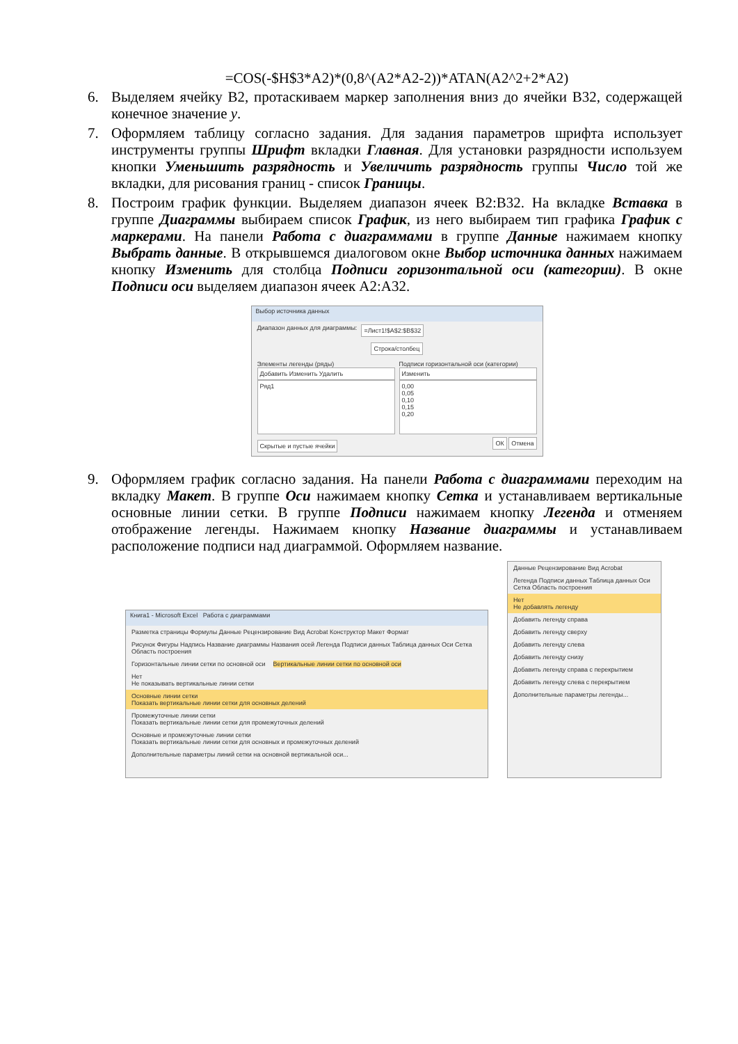=COS(-$H$3*A2)*(0,8^(A2*A2-2))*ATAN(A2^2+2*A2)
6. Выделяем ячейку B2, протаскиваем маркер заполнения вниз до ячейки B32, содержащей конечное значение y.
7. Оформляем таблицу согласно задания. Для задания параметров шрифта использует инструменты группы Шрифт вкладки Главная. Для установки разрядности используем кнопки Уменьшить разрядность и Увеличить разрядность группы Число той же вкладки, для рисования границ - список Границы.
8. Построим график функции. Выделяем диапазон ячеек B2:B32. На вкладке Вставка в группе Диаграммы выбираем список График, из него выбираем тип графика График с маркерами. На панели Работа с диаграммами в группе Данные нажимаем кнопку Выбрать данные. В открывшемся диалоговом окне Выбор источника данных нажимаем кнопку Изменить для столбца Подписи горизонтальной оси (категории). В окне Подписи оси выделяем диапазон ячеек A2:A32.
Выбор источника данных
Диапазон данных для диаграммы: =Лист1!$A$2:$B$32
Строка/столбец
Элементы легенды (ряды)
Добавить Изменить Удалить
Ряд1
Подписи горизонтальной оси (категории)
Изменить
0,00
0,05
0,10
0,15
0,20
Скрытые и пустые ячейки ОК Отмена
9. Оформляем график согласно задания. На панели Работа с диаграммами переходим на вкладку Макет. В группе Оси нажимаем кнопку Сетка и устанавливаем вертикальные основные линии сетки. В группе Подписи нажимаем кнопку Легенда и отменяем отображение легенды. Нажимаем кнопку Название диаграммы и устанавливаем расположение подписи над диаграммой. Оформляем название.
Книга1 - Microsoft Excel Работа с диаграммами
Разметка страницы Формулы Данные Рецензирование Вид Acrobat Конструктор Макет Формат
Рисунок Фигуры Надпись Название диаграммы Названия осей Легенда Подписи данных Таблица данных Оси Сетка Область построения
Горизонтальные линии сетки по основной оси Вертикальные линии сетки по основной оси
Нет
Не показывать вертикальные линии сетки
Основные линии сетки
Показать вертикальные линии сетки для основных делений
Промежуточные линии сетки
Показать вертикальные линии сетки для промежуточных делений
Основные и промежуточные линии сетки
Показать вертикальные линии сетки для основных и промежуточных делений
Дополнительные параметры линий сетки на основной вертикальной оси...
Данные Рецензирование Вид Acrobat
Легенда Подписи данных Таблица данных Оси Сетка Область построения
Нет
Не добавлять легенду
Добавить легенду справа
Добавить легенду сверху
Добавить легенду слева
Добавить легенду снизу
Добавить легенду справа с перекрытием
Добавить легенду слева с перекрытием
Дополнительные параметры легенды...